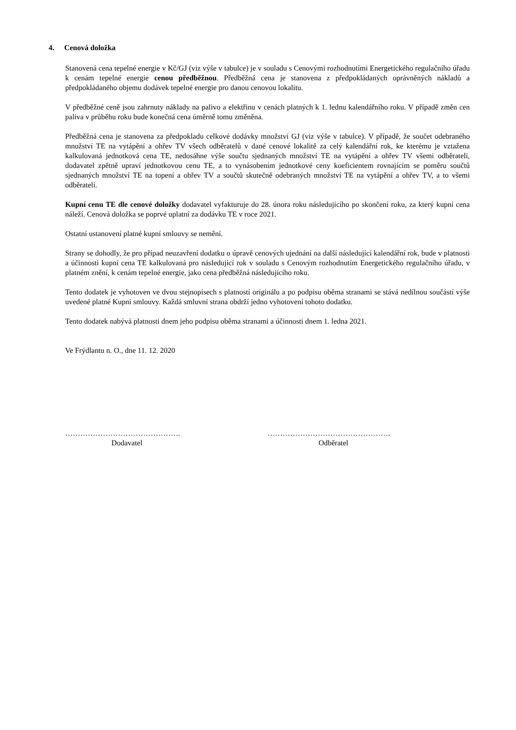4. Cenová doložka
Stanovená cena tepelné energie v Kč/GJ (viz výše v tabulce) je v souladu s Cenovými rozhodnutími Energetického regulačního úřadu k cenám tepelné energie cenou předběžnou. Předběžná cena je stanovena z předpokládaných oprávněných nákladů a předpokládaného objemu dodávek tepelné energie pro danou cenovou lokalitu.
V předběžné ceně jsou zahrnuty náklady na palivo a elektřinu v cenách platných k 1. lednu kalendářního roku. V případě změn cen paliva v průběhu roku bude konečná cena úměrně tomu změněna.
Předběžná cena je stanovena za předpokladu celkové dodávky množství GJ (viz výše v tabulce). V případě, že součet odebraného množství TE na vytápění a ohřev TV všech odběratelů v dané cenové lokalitě za celý kalendářní rok, ke kterému je vztažena kalkulovaná jednotková cena TE, nedosáhne výše součtu sjednaných množství TE na vytápění a ohřev TV všemi odběrateli, dodavatel zpětně upraví jednotkovou cenu TE, a to vynásobením jednotkové ceny koeficientem rovnajícím se poměru součtů sjednaných množství TE na topení a ohřev TV a součtů skutečně odebraných množství TE na vytápění a ohřev TV, a to všemi odběrateli.
Kupní cenu TE dle cenové doložky dodavatel vyfakturuje do 28. února roku následujícího po skončení roku, za který kupní cena náleží. Cenová doložka se poprvé uplatní za dodávku TE v roce 2021.
Ostatní ustanovení platné kupní smlouvy se nemění.
Strany se dohodly, že pro případ neuzavření dodatku o úpravě cenových ujednání na další následující kalendářní rok, bude v platnosti a účinnosti kupní cena TE kalkulovaná pro následující rok v souladu s Cenovým rozhodnutím Energetického regulačního úřadu, v platném znění, k cenám tepelné energie, jako cena předběžná následujícího roku.
Tento dodatek je vyhotoven ve dvou stejnopisech s platností originálu a po podpisu oběma stranami se stává nedílnou součástí výše uvedené platné Kupní smlouvy. Každá smluvní strana obdrží jedno vyhotovení tohoto dodatku.
Tento dodatek nabývá platnosti dnem jeho podpisu oběma stranami a účinnosti dnem 1. ledna 2021.
Ve Frýdlantu n. O., dne 11. 12. 2020
……………………………………….
Dodavatel
………………………………………….
Odběratel